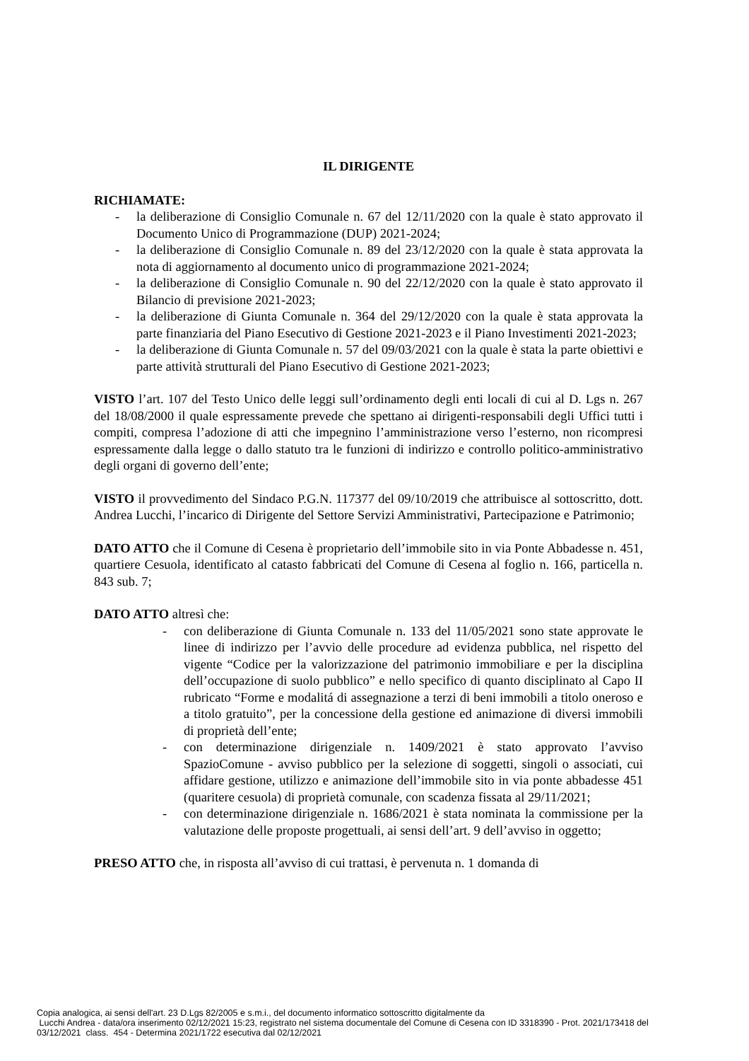IL DIRIGENTE
RICHIAMATE:
- la deliberazione di Consiglio Comunale n. 67 del 12/11/2020 con la quale è stato approvato il Documento Unico di Programmazione (DUP) 2021-2024;
- la deliberazione di Consiglio Comunale n. 89 del 23/12/2020 con la quale è stata approvata la nota di aggiornamento al documento unico di programmazione 2021-2024;
- la deliberazione di Consiglio Comunale n. 90 del 22/12/2020 con la quale è stato approvato il Bilancio di previsione 2021-2023;
- la deliberazione di Giunta Comunale n. 364 del 29/12/2020 con la quale è stata approvata la parte finanziaria del Piano Esecutivo di Gestione 2021-2023 e il Piano Investimenti 2021-2023;
- la deliberazione di Giunta Comunale n. 57 del 09/03/2021 con la quale è stata la parte obiettivi e parte attività strutturali del Piano Esecutivo di Gestione 2021-2023;
VISTO l’art. 107 del Testo Unico delle leggi sull’ordinamento degli enti locali di cui al D. Lgs n. 267 del 18/08/2000 il quale espressamente prevede che spettano ai dirigenti-responsabili degli Uffici tutti i compiti, compresa l’adozione di atti che impegnino l’amministrazione verso l’esterno, non ricompresi espressamente dalla legge o dallo statuto tra le funzioni di indirizzo e controllo politico-amministrativo degli organi di governo dell’ente;
VISTO il provvedimento del Sindaco P.G.N. 117377 del 09/10/2019 che attribuisce al sottoscritto, dott. Andrea Lucchi, l’incarico di Dirigente del Settore Servizi Amministrativi, Partecipazione e Patrimonio;
DATO ATTO che il Comune di Cesena è proprietario dell’immobile sito in via Ponte Abbadesse n. 451, quartiere Cesuola, identificato al catasto fabbricati del Comune di Cesena al foglio n. 166, particella n. 843 sub. 7;
DATO ATTO altresì che:
- con deliberazione di Giunta Comunale n. 133 del 11/05/2021 sono state approvate le linee di indirizzo per l’avvio delle procedure ad evidenza pubblica, nel rispetto del vigente “Codice per la valorizzazione del patrimonio immobiliare e per la disciplina dell’occupazione di suolo pubblico” e nello specifico di quanto disciplinato al Capo II rubricato “Forme e modalitá di assegnazione a terzi di beni immobili a titolo oneroso e a titolo gratuito”, per la concessione della gestione ed animazione di diversi immobili di proprietà dell’ente;
- con determinazione dirigenziale n. 1409/2021 è stato approvato l’avviso SpazioComune - avviso pubblico per la selezione di soggetti, singoli o associati, cui affidare gestione, utilizzo e animazione dell’immobile sito in via ponte abbadesse 451 (quaritere cesuola) di proprietà comunale, con scadenza fissata al 29/11/2021;
- con determinazione dirigenziale n. 1686/2021 è stata nominata la commissione per la valutazione delle proposte progettuali, ai sensi dell’art. 9 dell’avviso in oggetto;
PRESO ATTO che, in risposta all’avviso di cui trattasi, è pervenuta n. 1 domanda di
Copia analogica, ai sensi dell'art. 23 D.Lgs 82/2005 e s.m.i., del documento informatico sottoscritto digitalmente da
Lucchi Andrea - data/ora inserimento 02/12/2021 15:23, registrato nel sistema documentale del Comune di Cesena con ID 3318390 - Prot. 2021/173418 del
03/12/2021 class. 454 - Determina 2021/1722 esecutiva dal 02/12/2021